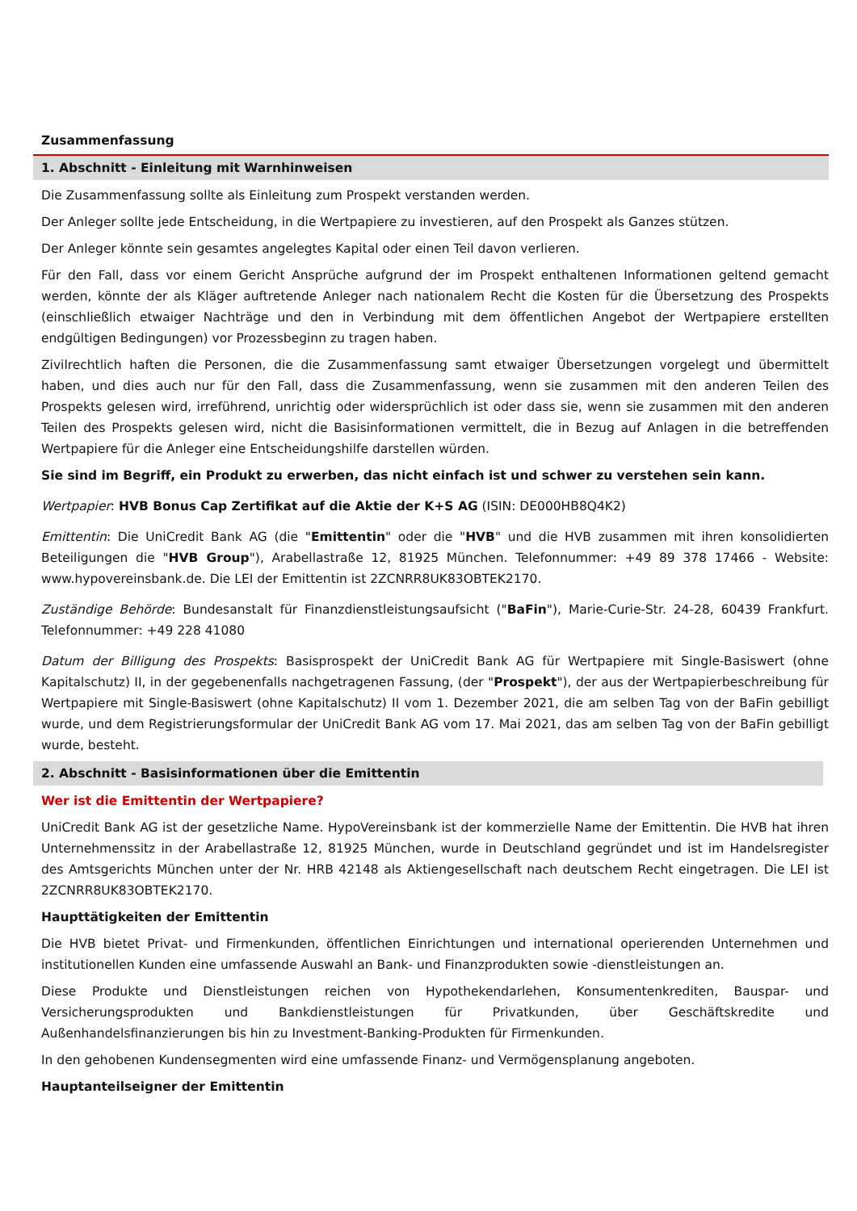Zusammenfassung
1. Abschnitt - Einleitung mit Warnhinweisen
Die Zusammenfassung sollte als Einleitung zum Prospekt verstanden werden.
Der Anleger sollte jede Entscheidung, in die Wertpapiere zu investieren, auf den Prospekt als Ganzes stützen.
Der Anleger könnte sein gesamtes angelegtes Kapital oder einen Teil davon verlieren.
Für den Fall, dass vor einem Gericht Ansprüche aufgrund der im Prospekt enthaltenen Informationen geltend gemacht werden, könnte der als Kläger auftretende Anleger nach nationalem Recht die Kosten für die Übersetzung des Prospekts (einschließlich etwaiger Nachträge und den in Verbindung mit dem öffentlichen Angebot der Wertpapiere erstellten endgültigen Bedingungen) vor Prozessbeginn zu tragen haben.
Zivilrechtlich haften die Personen, die die Zusammenfassung samt etwaiger Übersetzungen vorgelegt und übermittelt haben, und dies auch nur für den Fall, dass die Zusammenfassung, wenn sie zusammen mit den anderen Teilen des Prospekts gelesen wird, irreführend, unrichtig oder widersprüchlich ist oder dass sie, wenn sie zusammen mit den anderen Teilen des Prospekts gelesen wird, nicht die Basisinformationen vermittelt, die in Bezug auf Anlagen in die betreffenden Wertpapiere für die Anleger eine Entscheidungshilfe darstellen würden.
Sie sind im Begriff, ein Produkt zu erwerben, das nicht einfach ist und schwer zu verstehen sein kann.
Wertpapier: HVB Bonus Cap Zertifikat auf die Aktie der K+S AG (ISIN: DE000HB8Q4K2)
Emittentin: Die UniCredit Bank AG (die "Emittentin" oder die "HVB" und die HVB zusammen mit ihren konsolidierten Beteiligungen die "HVB Group"), Arabellastraße 12, 81925 München. Telefonnummer: +49 89 378 17466 - Website: www.hypovereinsbank.de. Die LEI der Emittentin ist 2ZCNRR8UK83OBTEK2170.
Zuständige Behörde: Bundesanstalt für Finanzdienstleistungsaufsicht ("BaFin"), Marie-Curie-Str. 24-28, 60439 Frankfurt. Telefonnummer: +49 228 41080
Datum der Billigung des Prospekts: Basisprospekt der UniCredit Bank AG für Wertpapiere mit Single-Basiswert (ohne Kapitalschutz) II, in der gegebenenfalls nachgetragenen Fassung, (der "Prospekt"), der aus der Wertpapierbeschreibung für Wertpapiere mit Single-Basiswert (ohne Kapitalschutz) II vom 1. Dezember 2021, die am selben Tag von der BaFin gebilligt wurde, und dem Registrierungsformular der UniCredit Bank AG vom 17. Mai 2021, das am selben Tag von der BaFin gebilligt wurde, besteht.
2. Abschnitt - Basisinformationen über die Emittentin
Wer ist die Emittentin der Wertpapiere?
UniCredit Bank AG ist der gesetzliche Name. HypoVereinsbank ist der kommerzielle Name der Emittentin. Die HVB hat ihren Unternehmenssitz in der Arabellastraße 12, 81925 München, wurde in Deutschland gegründet und ist im Handelsregister des Amtsgerichts München unter der Nr. HRB 42148 als Aktiengesellschaft nach deutschem Recht eingetragen. Die LEI ist 2ZCNRR8UK83OBTEK2170.
Haupttätigkeiten der Emittentin
Die HVB bietet Privat- und Firmenkunden, öffentlichen Einrichtungen und international operierenden Unternehmen und institutionellen Kunden eine umfassende Auswahl an Bank- und Finanzprodukten sowie -dienstleistungen an.
Diese Produkte und Dienstleistungen reichen von Hypothekendarlehen, Konsumentenkrediten, Bauspar- und Versicherungsprodukten und Bankdienstleistungen für Privatkunden, über Geschäftskredite und Außenhandelsfinanzierungen bis hin zu Investment-Banking-Produkten für Firmenkunden.
In den gehobenen Kundensegmenten wird eine umfassende Finanz- und Vermögensplanung angeboten.
Hauptanteilseigner der Emittentin